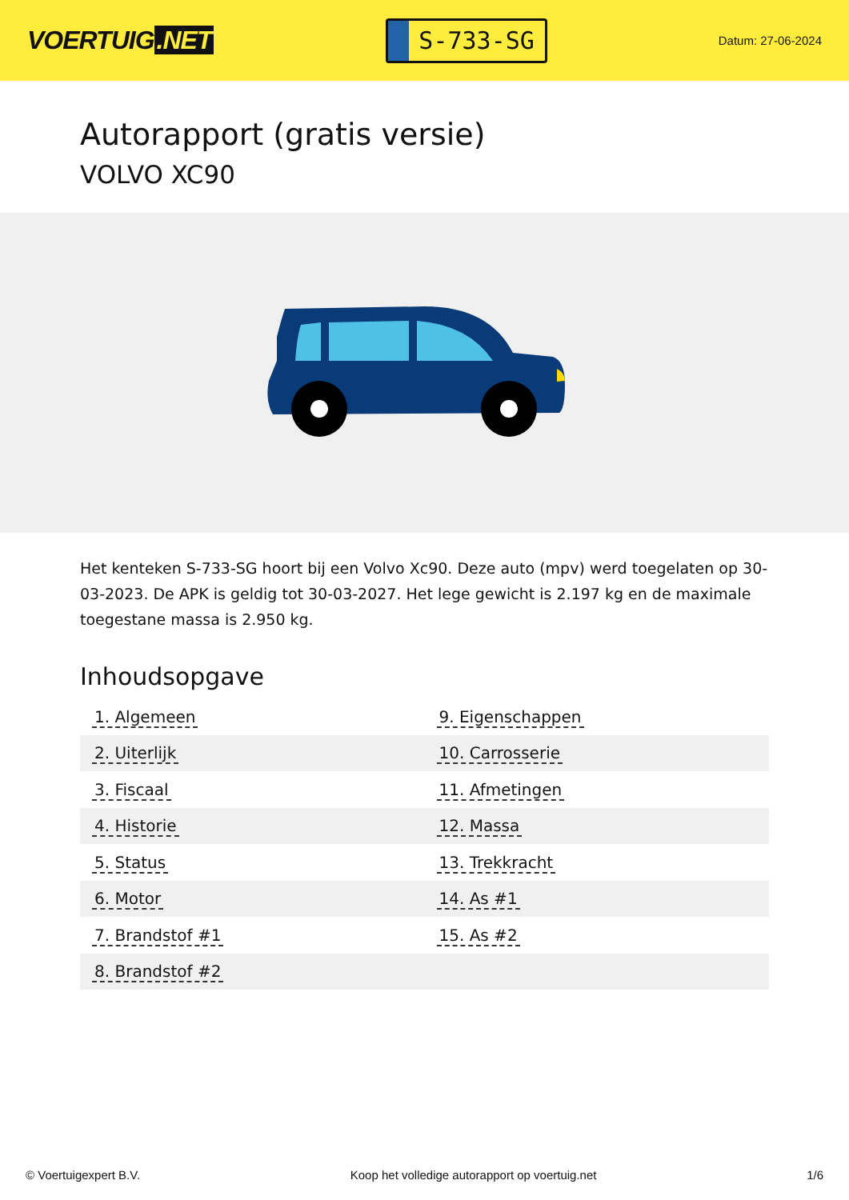VOERTUIG.NET
S-733-SG
Datum: 27-06-2024
Autorapport (gratis versie)
VOLVO XC90
Het kenteken S-733-SG hoort bij een Volvo Xc90. Deze auto (mpv) werd toegelaten op 30-03-2023. De APK is geldig tot 30-03-2027. Het lege gewicht is 2.197 kg en de maximale toegestane massa is 2.950 kg.
Inhoudsopgave
| 1. Algemeen | 9. Eigenschappen |
| 2. Uiterlijk | 10. Carrosserie |
| 3. Fiscaal | 11. Afmetingen |
| 4. Historie | 12. Massa |
| 5. Status | 13. Trekkracht |
| 6. Motor | 14. As #1 |
| 7. Brandstof #1 | 15. As #2 |
| 8. Brandstof #2 | |
© Voertuigexpert B.V. Koop het volledige autorapport op voertuig.net
1/6